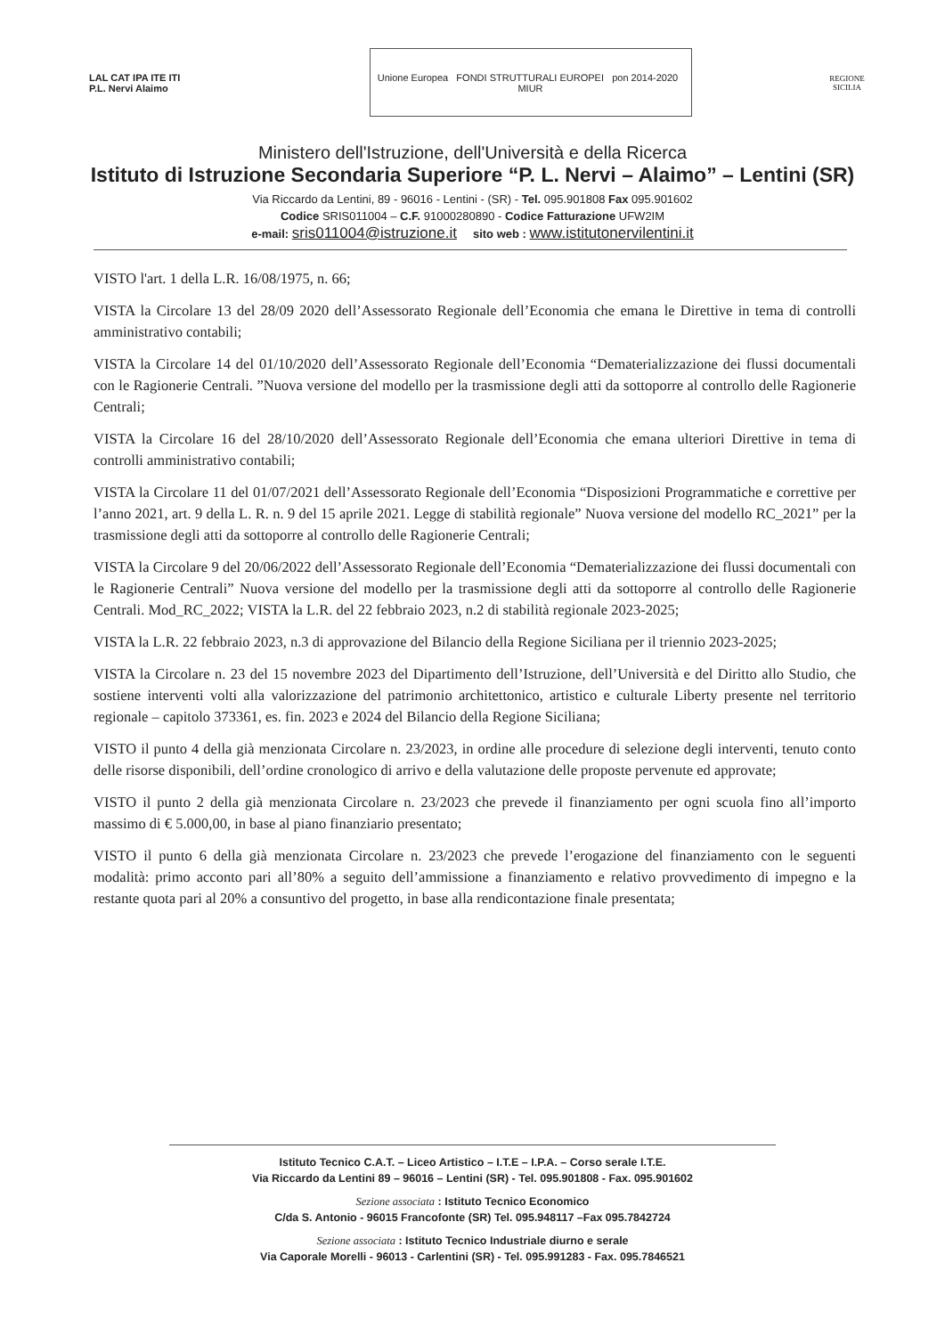LAL CAT IPA ITE ITI
P.L. Nervi Alaimo
Unione Europea FONDI STRUTTURALI EUROPEI pon 2014-2020 MIUR
REGIONE SICILIA
Ministero dell'Istruzione, dell'Università e della Ricerca
Istituto di Istruzione Secondaria Superiore “P. L. Nervi – Alaimo” – Lentini (SR)
Via Riccardo da Lentini, 89 - 96016 - Lentini - (SR) - Tel. 095.901808 Fax 095.901602
Codice SRIS011004 – C.F. 91000280890 - Codice Fatturazione UFW2IM
e-mail: sris011004@istruzione.it sito web : www.istitutonervilentini.it
VISTO l'art. 1 della L.R. 16/08/1975, n. 66;
VISTA la Circolare 13 del 28/09 2020 dell’Assessorato Regionale dell’Economia che emana le Direttive in tema di controlli amministrativo contabili;
VISTA la Circolare 14 del 01/10/2020 dell’Assessorato Regionale dell’Economia “Dematerializzazione dei flussi documentali con le Ragionerie Centrali. ”Nuova versione del modello per la trasmissione degli atti da sottoporre al controllo delle Ragionerie Centrali;
VISTA la Circolare 16 del 28/10/2020 dell’Assessorato Regionale dell’Economia che emana ulteriori Direttive in tema di controlli amministrativo contabili;
VISTA la Circolare 11 del 01/07/2021 dell’Assessorato Regionale dell’Economia “Disposizioni Programmatiche e correttive per l’anno 2021, art. 9 della L. R. n. 9 del 15 aprile 2021. Legge di stabilità regionale” Nuova versione del modello RC_2021” per la trasmissione degli atti da sottoporre al controllo delle Ragionerie Centrali;
VISTA la Circolare 9 del 20/06/2022 dell’Assessorato Regionale dell’Economia “Dematerializzazione dei flussi documentali con le Ragionerie Centrali” Nuova versione del modello per la trasmissione degli atti da sottoporre al controllo delle Ragionerie Centrali. Mod_RC_2022; VISTA la L.R. del 22 febbraio 2023, n.2 di stabilità regionale 2023-2025;
VISTA la L.R. 22 febbraio 2023, n.3 di approvazione del Bilancio della Regione Siciliana per il triennio 2023-2025;
VISTA la Circolare n. 23 del 15 novembre 2023 del Dipartimento dell’Istruzione, dell’Università e del Diritto allo Studio, che sostiene interventi volti alla valorizzazione del patrimonio architettonico, artistico e culturale Liberty presente nel territorio regionale – capitolo 373361, es. fin. 2023 e 2024 del Bilancio della Regione Siciliana;
VISTO il punto 4 della già menzionata Circolare n. 23/2023, in ordine alle procedure di selezione degli interventi, tenuto conto delle risorse disponibili, dell’ordine cronologico di arrivo e della valutazione delle proposte pervenute ed approvate;
VISTO il punto 2 della già menzionata Circolare n. 23/2023 che prevede il finanziamento per ogni scuola fino all’importo massimo di € 5.000,00, in base al piano finanziario presentato;
VISTO il punto 6 della già menzionata Circolare n. 23/2023 che prevede l’erogazione del finanziamento con le seguenti modalità: primo acconto pari all’80% a seguito dell’ammissione a finanziamento e relativo provvedimento di impegno e la restante quota pari al 20% a consuntivo del progetto, in base alla rendicontazione finale presentata;
Istituto Tecnico C.A.T. – Liceo Artistico – I.T.E – I.P.A. – Corso serale I.T.E.
Via Riccardo da Lentini 89 – 96016 – Lentini (SR) - Tel. 095.901808 - Fax. 095.901602
Sezione associata : Istituto Tecnico Economico
C/da S. Antonio - 96015 Francofonte (SR) Tel. 095.948117 –Fax 095.7842724
Sezione associata : Istituto Tecnico Industriale diurno e serale
Via Caporale Morelli - 96013 - Carlentini (SR) - Tel. 095.991283 - Fax. 095.7846521